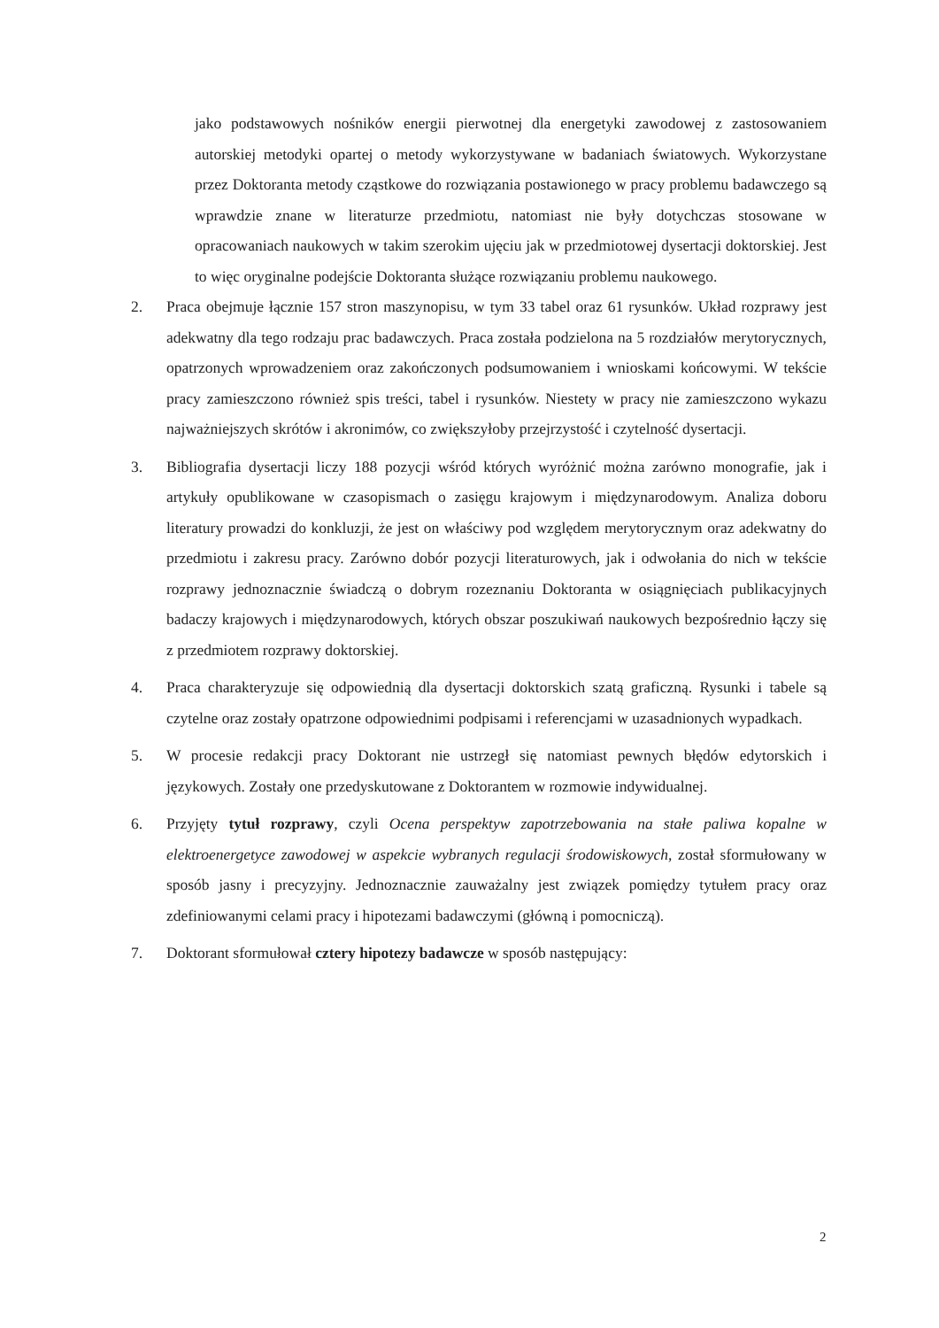jako podstawowych nośników energii pierwotnej dla energetyki zawodowej z zastosowaniem autorskiej metodyki opartej o metody wykorzystywane w badaniach światowych. Wykorzystane przez Doktoranta metody cząstkowe do rozwiązania postawionego w pracy problemu badawczego są wprawdzie znane w literaturze przedmiotu, natomiast nie były dotychczas stosowane w opracowaniach naukowych w takim szerokim ujęciu jak w przedmiotowej dysertacji doktorskiej. Jest to więc oryginalne podejście Doktoranta służące rozwiązaniu problemu naukowego.
2. Praca obejmuje łącznie 157 stron maszynopisu, w tym 33 tabel oraz 61 rysunków. Układ rozprawy jest adekwatny dla tego rodzaju prac badawczych. Praca została podzielona na 5 rozdziałów merytorycznych, opatrzonych wprowadzeniem oraz zakończonych podsumowaniem i wnioskami końcowymi. W tekście pracy zamieszczono również spis treści, tabel i rysunków. Niestety w pracy nie zamieszczono wykazu najważniejszych skrótów i akronimów, co zwiększyłoby przejrzystość i czytelność dysertacji.
3. Bibliografia dysertacji liczy 188 pozycji wśród których wyróżnić można zarówno monografie, jak i artykuły opublikowane w czasopismach o zasięgu krajowym i międzynarodowym. Analiza doboru literatury prowadzi do konkluzji, że jest on właściwy pod względem merytorycznym oraz adekwatny do przedmiotu i zakresu pracy. Zarówno dobór pozycji literaturowych, jak i odwołania do nich w tekście rozprawy jednoznacznie świadczą o dobrym rozeznaniu Doktoranta w osiągnięciach publikacyjnych badaczy krajowych i międzynarodowych, których obszar poszukiwań naukowych bezpośrednio łączy się z przedmiotem rozprawy doktorskiej.
4. Praca charakteryzuje się odpowiednią dla dysertacji doktorskich szatą graficzną. Rysunki i tabele są czytelne oraz zostały opatrzone odpowiednimi podpisami i referencjami w uzasadnionych wypadkach.
5. W procesie redakcji pracy Doktorant nie ustrzegł się natomiast pewnych błędów edytorskich i językowych. Zostały one przedyskutowane z Doktorantem w rozmowie indywidualnej.
6. Przyjęty tytuł rozprawy, czyli Ocena perspektyw zapotrzebowania na stałe paliwa kopalne w elektroenergetyce zawodowej w aspekcie wybranych regulacji środowiskowych, został sformułowany w sposób jasny i precyzyjny. Jednoznacznie zauważalny jest związek pomiędzy tytułem pracy oraz zdefiniowanymi celami pracy i hipotezami badawczymi (główną i pomocniczą).
7. Doktorant sformułował cztery hipotezy badawcze w sposób następujący:
2